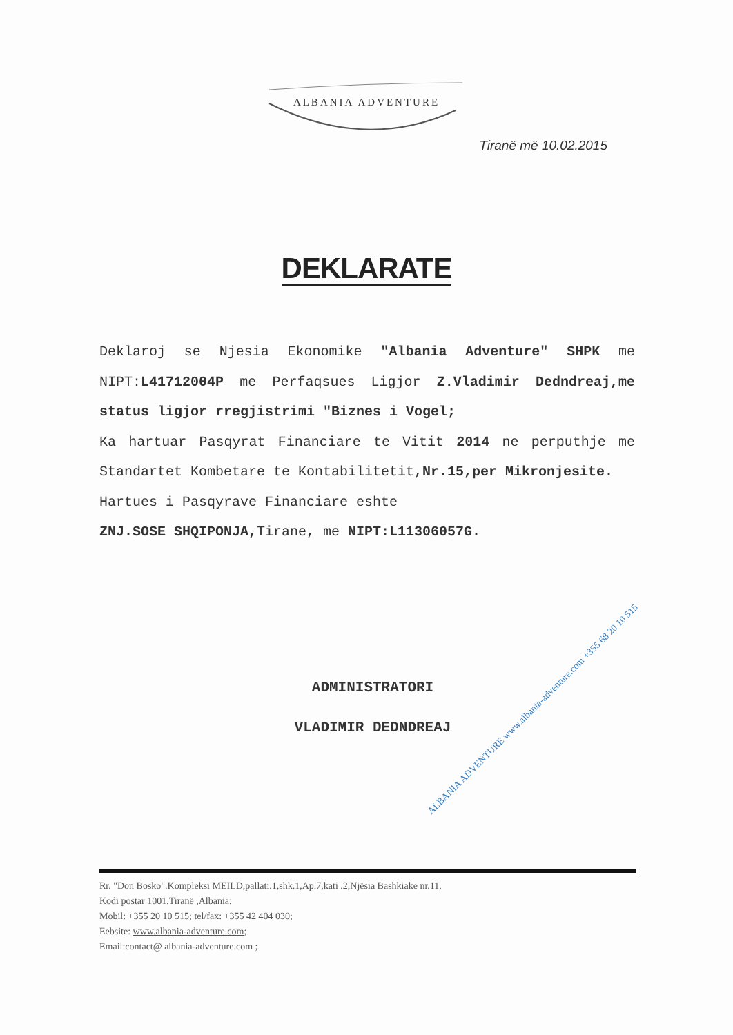ALBANIA ADVENTURE
Tiranë më 10.02.2015
DEKLARATE
Deklaroj se Njesia Ekonomike "Albania Adventure" SHPK me NIPT:L41712004P me Perfaqsues Ligjor Z.Vladimir Dedndreaj,me status ligjor rregjistrimi "Biznes i Vogel;
Ka hartuar Pasqyrat Financiare te Vitit 2014 ne perputhje me Standartet Kombetare te Kontabilitetit,Nr.15,per Mikronjesite.
Hartues i Pasqyrave Financiare eshte
ZNJ.SOSE SHQIPONJA, Tirane, me NIPT:L11306057G.
ADMINISTRATORI
VLADIMIR DEDNDREAJ
ALBANIA ADVENTURE www.albania-adventure.com +355 68 20 10 515
Rr. "Don Bosko".Kompleksi MEILD,pallati.1,shk.1,Ap.7,kati .2,Njësia Bashkiake nr.11,
Kodi postar 1001,Tiranë ,Albania;
Mobil: +355 20 10 515; tel/fax: +355 42 404 030;
Eebsite: www.albania-adventure.com;
Email:contact@ albania-adventure.com ;